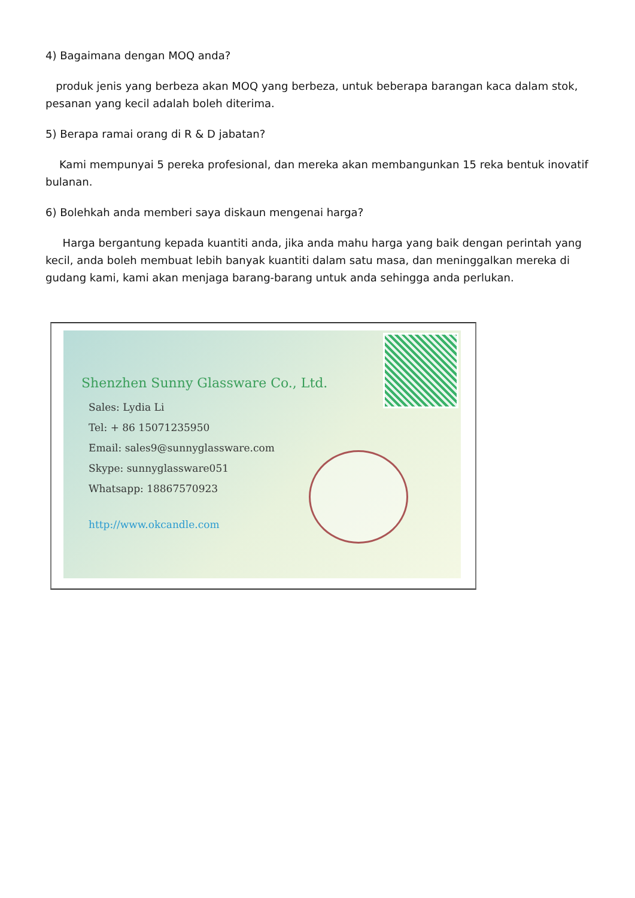4) Bagaimana dengan MOQ anda?
produk jenis yang berbeza akan MOQ yang berbeza, untuk beberapa barangan kaca dalam stok, pesanan yang kecil adalah boleh diterima.
5) Berapa ramai orang di R & D jabatan?
Kami mempunyai 5 pereka profesional, dan mereka akan membangunkan 15 reka bentuk inovatif bulanan.
6) Bolehkah anda memberi saya diskaun mengenai harga?
Harga bergantung kepada kuantiti anda, jika anda mahu harga yang baik dengan perintah yang kecil, anda boleh membuat lebih banyak kuantiti dalam satu masa, dan meninggalkan mereka di gudang kami, kami akan menjaga barang-barang untuk anda sehingga anda perlukan.
Shenzhen Sunny Glassware Co., Ltd.
Sales: Lydia Li
Tel: + 86 15071235950
Email: sales9@sunnyglassware.com
Skype: sunnyglassware051
Whatsapp: 18867570923
http://www.okcandle.com